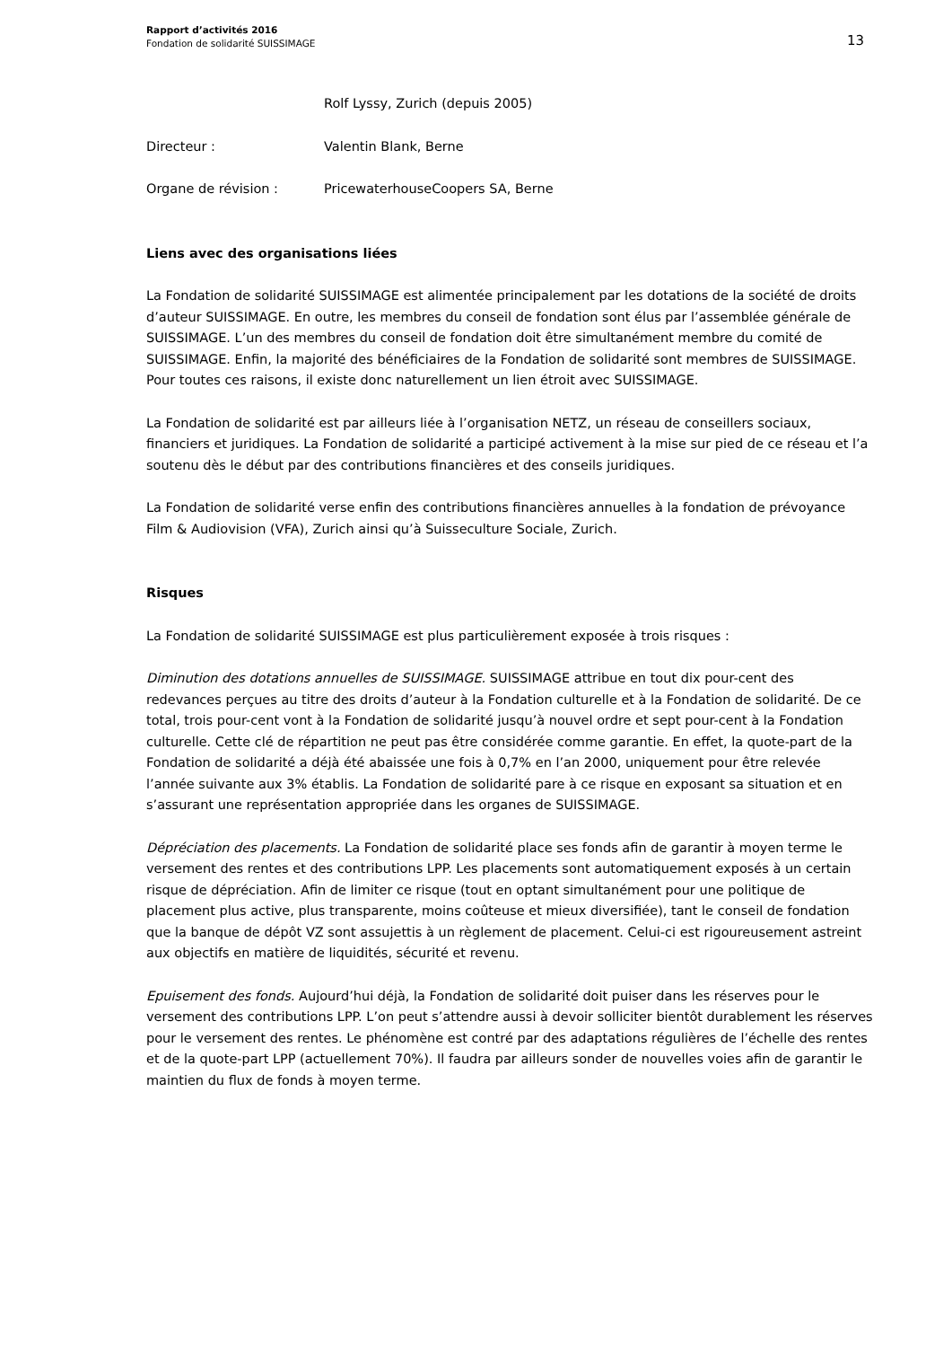Rapport d’activités 2016
Fondation de solidarité SUISSIMAGE
13
Rolf Lyssy, Zurich (depuis 2005)
Directeur : Valentin Blank, Berne
Organe de révision : PricewaterhouseCoopers SA, Berne
Liens avec des organisations liées
La Fondation de solidarité SUISSIMAGE est alimentée principalement par les dotations de la société de droits d’auteur SUISSIMAGE. En outre, les membres du conseil de fondation sont élus par l’assemblée générale de SUISSIMAGE. L’un des membres du conseil de fondation doit être simultanément membre du comité de SUISSIMAGE. Enfin, la majorité des bénéficiaires de la Fondation de solidarité sont membres de SUISSIMAGE. Pour toutes ces raisons, il existe donc naturellement un lien étroit avec SUISSIMAGE.
La Fondation de solidarité est par ailleurs liée à l’organisation NETZ, un réseau de conseillers sociaux, financiers et juridiques. La Fondation de solidarité a participé activement à la mise sur pied de ce réseau et l’a soutenu dès le début par des contributions financières et des conseils juridiques.
La Fondation de solidarité verse enfin des contributions financières annuelles à la fondation de prévoyance Film & Audiovision (VFA), Zurich ainsi qu’à Suisseculture Sociale, Zurich.
Risques
La Fondation de solidarité SUISSIMAGE est plus particulièrement exposée à trois risques :
Diminution des dotations annuelles de SUISSIMAGE. SUISSIMAGE attribue en tout dix pour-cent des redevances perçues au titre des droits d’auteur à la Fondation culturelle et à la Fondation de solidarité. De ce total, trois pour-cent vont à la Fondation de solidarité jusqu’à nouvel ordre et sept pour-cent à la Fondation culturelle. Cette clé de répartition ne peut pas être considérée comme garantie. En effet, la quote-part de la Fondation de solidarité a déjà été abaissée une fois à 0,7% en l’an 2000, uniquement pour être relevée l’année suivante aux 3% établis. La Fondation de solidarité pare à ce risque en exposant sa situation et en s’assurant une représentation appropriée dans les organes de SUISSIMAGE.
Dépréciation des placements. La Fondation de solidarité place ses fonds afin de garantir à moyen terme le versement des rentes et des contributions LPP. Les placements sont automatiquement exposés à un certain risque de dépréciation. Afin de limiter ce risque (tout en optant simultanément pour une politique de placement plus active, plus transparente, moins coûteuse et mieux diversifiée), tant le conseil de fondation que la banque de dépôt VZ sont assujettis à un règlement de placement. Celui-ci est rigoureusement astreint aux objectifs en matière de liquidités, sécurité et revenu.
Epuisement des fonds. Aujourd’hui déjà, la Fondation de solidarité doit puiser dans les réserves pour le versement des contributions LPP. L’on peut s’attendre aussi à devoir solliciter bientôt durablement les réserves pour le versement des rentes. Le phénomène est contré par des adaptations régulières de l’échelle des rentes et de la quote-part LPP (actuellement 70%). Il faudra par ailleurs sonder de nouvelles voies afin de garantir le maintien du flux de fonds à moyen terme.